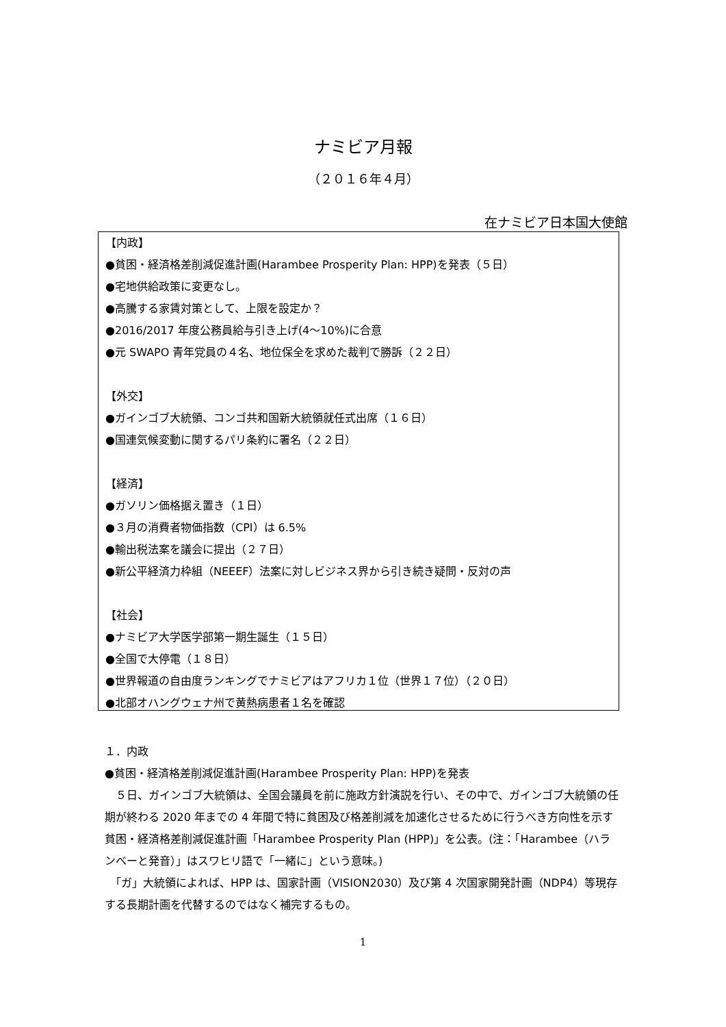ナミビア月報
（２０１６年４月）
在ナミビア日本国大使館
【内政】
●貧困・経済格差削減促進計画(Harambee Prosperity Plan: HPP)を発表（５日）
●宅地供給政策に変更なし。
●高騰する家賃対策として、上限を設定か？
●2016/2017 年度公務員給与引き上げ(4～10%)に合意
●元 SWAPO 青年党員の４名、地位保全を求めた裁判で勝訴（２２日）
【外交】
●ガインゴブ大統領、コンゴ共和国新大統領就任式出席（１６日）
●国連気候変動に関するパリ条約に署名（２２日）
【経済】
●ガソリン価格据え置き（１日）
●３月の消費者物価指数（CPI）は 6.5%
●輸出税法案を議会に提出（２７日）
●新公平経済力枠組（NEEEF）法案に対しビジネス界から引き続き疑問・反対の声
【社会】
●ナミビア大学医学部第一期生誕生（１５日）
●全国で大停電（１８日）
●世界報道の自由度ランキングでナミビアはアフリカ１位（世界１７位）（２０日）
●北部オハングウェナ州で黄熱病患者１名を確認
１．内政
●貧困・経済格差削減促進計画(Harambee Prosperity Plan: HPP)を発表
　５日、ガインゴブ大統領は、全国会議員を前に施政方針演説を行い、その中で、ガインゴブ大統領の任期が終わる 2020 年までの 4 年間で特に貧困及び格差削減を加速化させるために行うべき方向性を示す貧困・経済格差削減促進計画「Harambee Prosperity Plan (HPP)」を公表。(注：「Harambee（ハランベーと発音）」はスワヒリ語で「一緒に」という意味。)
　「ガ」大統領によれば、HPP は、国家計画（VISION2030）及び第 4 次国家開発計画（NDP4）等現存する長期計画を代替するのではなく補完するもの。
1